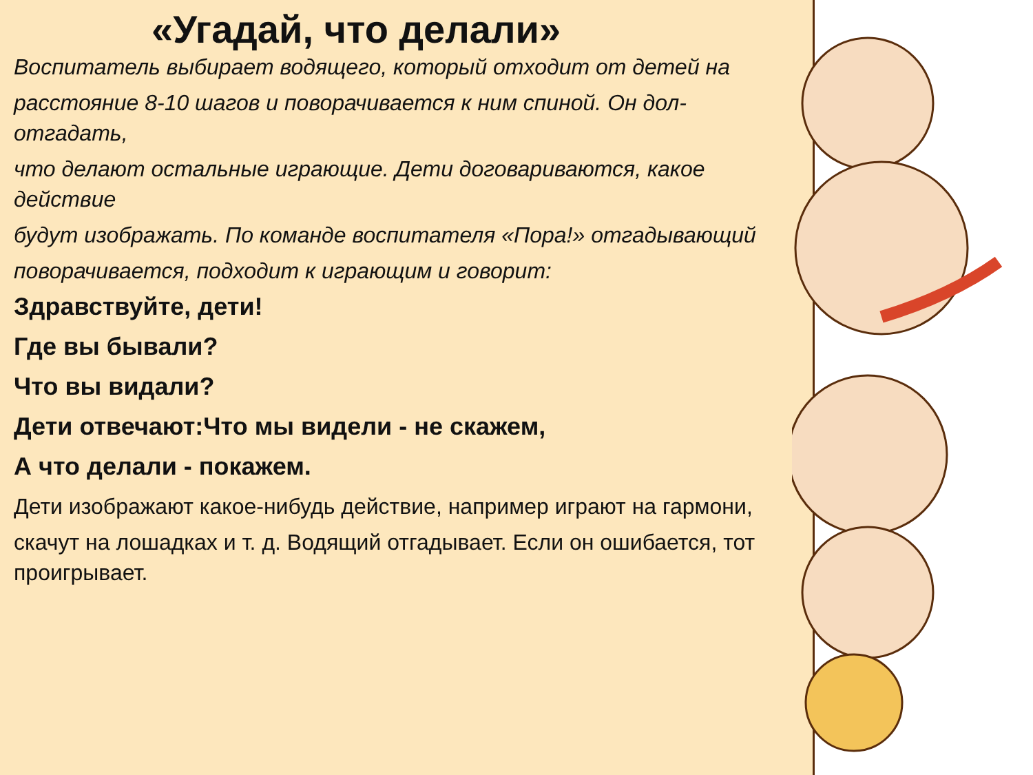«Угадай, что делали»
Воспитатель выбирает водящего, который отходит от детей на
расстояние 8-10 шагов и поворачивается к ним спиной. Он дол-отгадать,
что делают остальные играющие. Дети договариваются, какое действие
будут изображать. По команде воспитателя «Пора!» отгадывающий
поворачивается, подходит к играющим и говорит:
Здравствуйте, дети!
Где вы бывали?
Что вы видали?
Дети отвечают:Что мы видели - не скажем,
А что делали - покажем.
Дети изображают какое-нибудь действие, например играют на гармони,
скачут на лошадках и т. д. Водящий отгадывает. Если он ошибается, тот проигрывает.